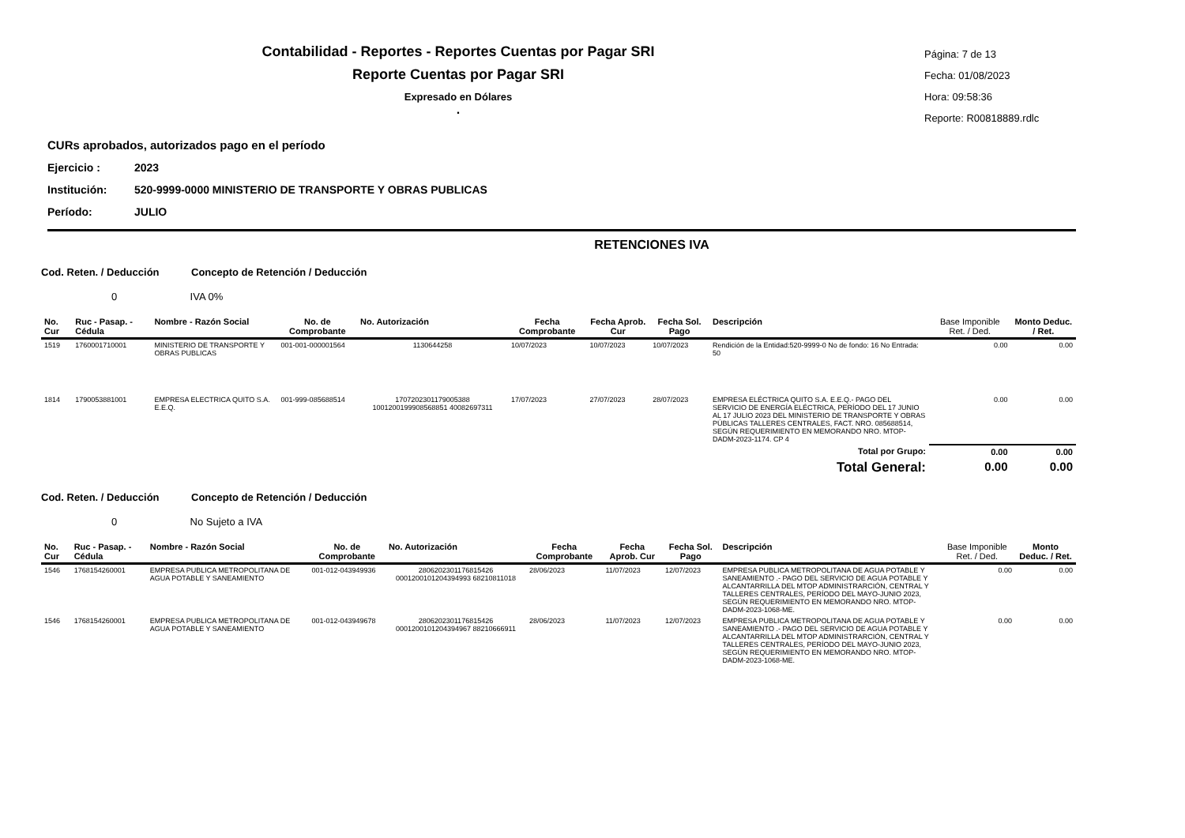Contabilidad - Reportes - Reportes Cuentas por Pagar SRI
Reporte Cuentas por Pagar SRI
Expresado en Dólares
.
Página: 7 de 13
Fecha: 01/08/2023
Hora: 09:58:36
Reporte: R00818889.rdlc
CURs aprobados, autorizados pago en el período
Ejercicio : 2023
Institución: 520-9999-0000 MINISTERIO DE TRANSPORTE Y OBRAS PUBLICAS
Período: JULIO
RETENCIONES IVA
Cod. Reten. / Deducción Concepto de Retención / Deducción
0 IVA 0%
| No. Cur | Ruc - Pasap. - Cédula | Nombre - Razón Social | No. de Comprobante | No. Autorización | Fecha Comprobante | Fecha Aprob. Cur | Fecha Sol. Pago | Descripción | Base Imponible Ret. / Ded. | Monto Deduc. / Ret. |
| --- | --- | --- | --- | --- | --- | --- | --- | --- | --- | --- |
| 1519 | 1760001710001 | MINISTERIO DE TRANSPORTE Y OBRAS PUBLICAS | 001-001-000001564 | 1130644258 | 10/07/2023 | 10/07/2023 | 10/07/2023 | Rendición de la Entidad:520-9999-0 No de fondo: 16 No Entrada: 50 | 0.00 | 0.00 |
| 1814 | 1790053881001 | EMPRESA ELECTRICA QUITO S.A. E.E.Q. | 001-999-085688514 | 1707202301179005388 1001200199908568851 40082697311 | 17/07/2023 | 27/07/2023 | 28/07/2023 | EMPRESA ELÉCTRICA QUITO S.A. E.E.Q.- PAGO DEL SERVICIO DE ENERGÍA ELÉCTRICA, PERÍODO DEL 17 JUNIO AL 17 JULIO 2023 DEL MINISTERIO DE TRANSPORTE Y OBRAS PÚBLICAS TALLERES CENTRALES, FACT. NRO. 085688514, SEGÚN REQUERIMIENTO EN MEMORANDO NRO. MTOP-DADM-2023-1174. CP 4 | 0.00 | 0.00 |
| Total por Grupo: | | | | | | | | | 0.00 | 0.00 |
| Total General: | | | | | | | | | 0.00 | 0.00 |
Cod. Reten. / Deducción Concepto de Retención / Deducción
0 No Sujeto a IVA
| No. Cur | Ruc - Pasap. - Cédula | Nombre - Razón Social | No. de Comprobante | No. Autorización | Fecha Comprobante | Fecha Aprob. Cur | Fecha Sol. Pago | Descripción | Base Imponible Ret. / Ded. | Monto Deduc. / Ret. |
| --- | --- | --- | --- | --- | --- | --- | --- | --- | --- | --- |
| 1546 | 1768154260001 | EMPRESA PUBLICA METROPOLITANA DE AGUA POTABLE Y SANEAMIENTO | 001-012-043949936 | 2806202301176815426 0001200101204394993 68210811018 | 28/06/2023 | 11/07/2023 | 12/07/2023 | EMPRESA PUBLICA METROPOLITANA DE AGUA POTABLE Y SANEAMIENTO .- PAGO DEL SERVICIO DE AGUA POTABLE Y ALCANTARRILLA DEL MTOP ADMINISTRARCIÓN, CENTRAL Y TALLERES CENTRALES, PERÍODO DEL MAYO-JUNIO 2023, SEGÚN REQUERIMIENTO EN MEMORANDO NRO. MTOP-DADM-2023-1068-ME. | 0.00 | 0.00 |
| 1546 | 1768154260001 | EMPRESA PUBLICA METROPOLITANA DE AGUA POTABLE Y SANEAMIENTO | 001-012-043949678 | 2806202301176815426 0001200101204394967 88210666911 | 28/06/2023 | 11/07/2023 | 12/07/2023 | EMPRESA PUBLICA METROPOLITANA DE AGUA POTABLE Y SANEAMIENTO .- PAGO DEL SERVICIO DE AGUA POTABLE Y ALCANTARRILLA DEL MTOP ADMINISTRARCIÓN, CENTRAL Y TALLERES CENTRALES, PERÍODO DEL MAYO-JUNIO 2023, SEGÚN REQUERIMIENTO EN MEMORANDO NRO. MTOP-DADM-2023-1068-ME. | 0.00 | 0.00 |